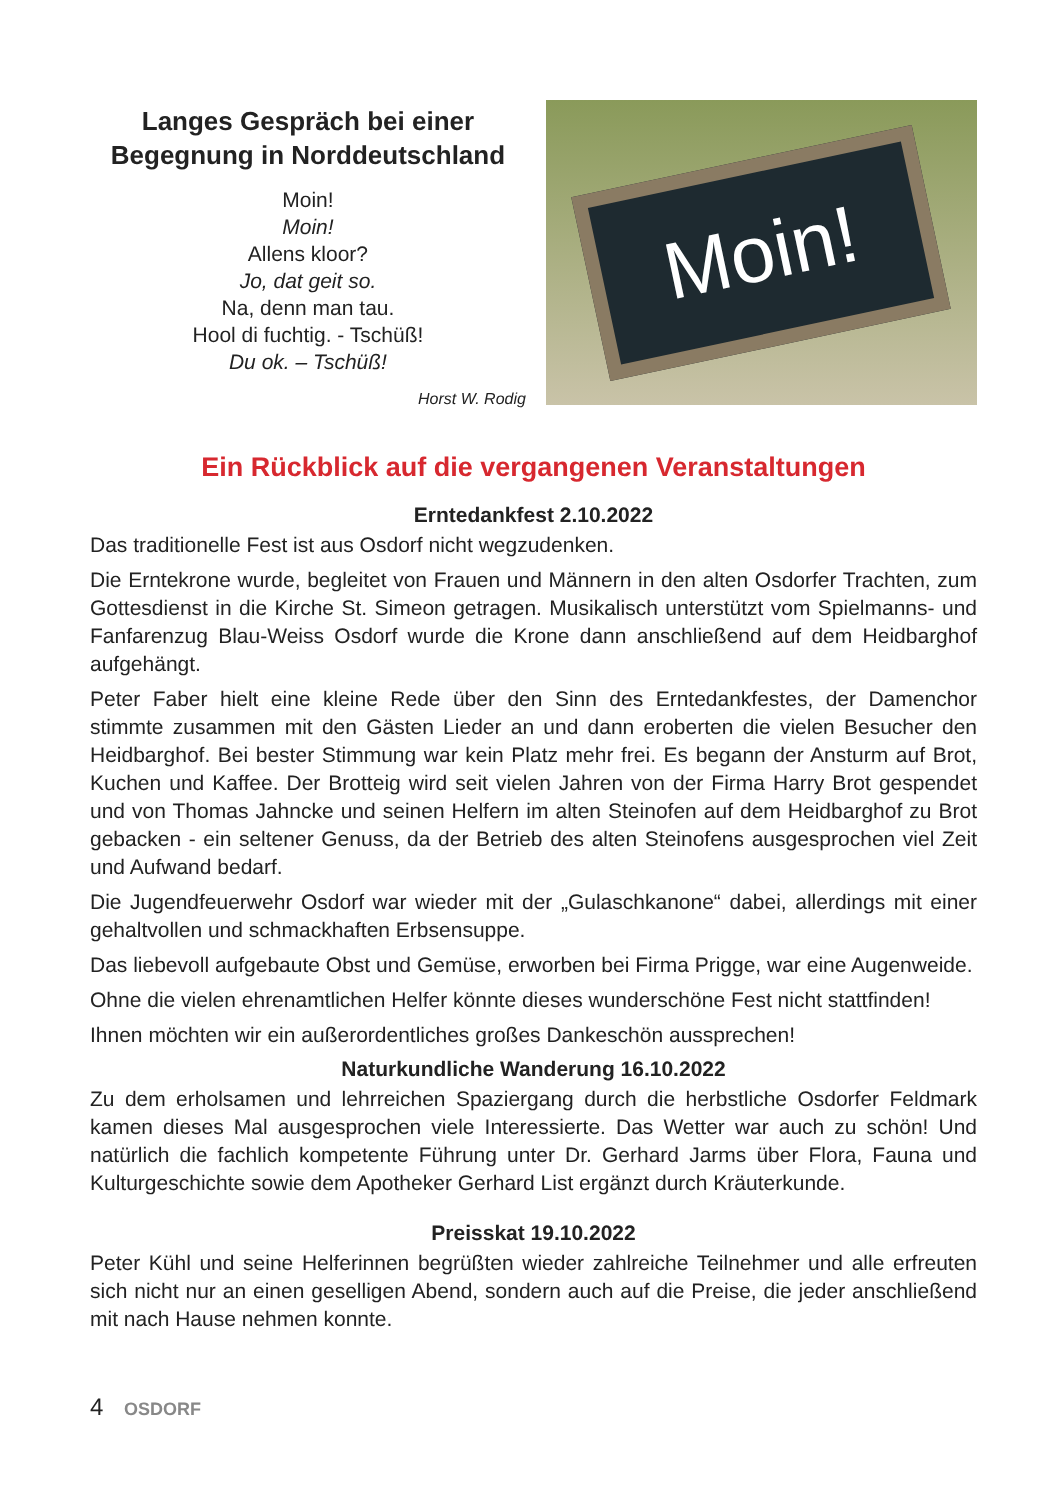Langes Gespräch bei einer Begegnung in Norddeutschland
Moin!
Moin!
Allens kloor?
Jo, dat geit so.
Na, denn man tau.
Hool di fuchtig. - Tschüß!
Du ok. – Tschüß!
Horst W. Rodig
Moin!
Ein Rückblick auf die vergangenen Veranstaltungen
Erntedankfest 2.10.2022
Das traditionelle Fest ist aus Osdorf nicht wegzudenken.
Die Erntekrone wurde, begleitet von Frauen und Männern in den alten Osdorfer Trachten, zum Gottesdienst in die Kirche St. Simeon getragen. Musikalisch unterstützt vom Spielmanns- und Fanfarenzug Blau-Weiss Osdorf wurde die Krone dann anschließend auf dem Heidbarghof aufgehängt.
Peter Faber hielt eine kleine Rede über den Sinn des Erntedankfestes, der Damenchor stimmte zusammen mit den Gästen Lieder an und dann eroberten die vielen Besucher den Heidbarghof. Bei bester Stimmung war kein Platz mehr frei. Es begann der Ansturm auf Brot, Kuchen und Kaffee. Der Brotteig wird seit vielen Jahren von der Firma Harry Brot gespendet und von Thomas Jahncke und seinen Helfern im alten Steinofen auf dem Heidbarghof zu Brot gebacken - ein seltener Genuss, da der Betrieb des alten Steinofens ausgesprochen viel Zeit und Aufwand bedarf.
Die Jugendfeuerwehr Osdorf war wieder mit der „Gulaschkanone“ dabei, allerdings mit einer gehaltvollen und schmackhaften Erbsensuppe.
Das liebevoll aufgebaute Obst und Gemüse, erworben bei Firma Prigge, war eine Augenweide.
Ohne die vielen ehrenamtlichen Helfer könnte dieses wunderschöne Fest nicht stattfinden!
Ihnen möchten wir ein außerordentliches großes Dankeschön aussprechen!
Naturkundliche Wanderung 16.10.2022
Zu dem erholsamen und lehrreichen Spaziergang durch die herbstliche Osdorfer Feldmark kamen dieses Mal ausgesprochen viele Interessierte. Das Wetter war auch zu schön! Und natürlich die fachlich kompetente Führung unter Dr. Gerhard Jarms über Flora, Fauna und Kulturgeschichte sowie dem Apotheker Gerhard List ergänzt durch Kräuterkunde.
Preisskat 19.10.2022
Peter Kühl und seine Helferinnen begrüßten wieder zahlreiche Teilnehmer und alle erfreuten sich nicht nur an einen geselligen Abend, sondern auch auf die Preise, die jeder anschließend mit nach Hause nehmen konnte.
4 OSDORF